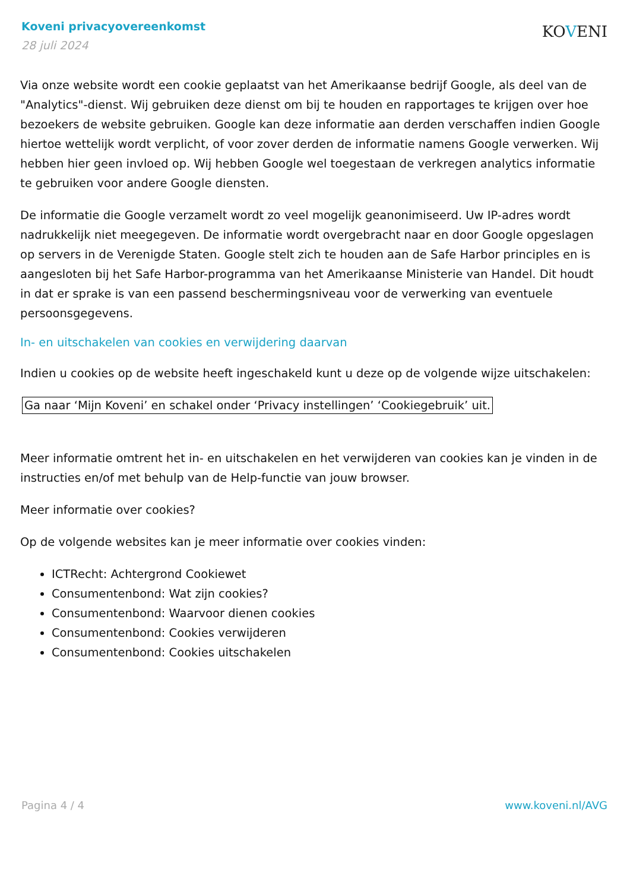Koveni privacyovereenkomst
28 juli 2024
KOVENI
Via onze website wordt een cookie geplaatst van het Amerikaanse bedrijf Google, als deel van de "Analytics"-dienst. Wij gebruiken deze dienst om bij te houden en rapportages te krijgen over hoe bezoekers de website gebruiken. Google kan deze informatie aan derden verschaffen indien Google hiertoe wettelijk wordt verplicht, of voor zover derden de informatie namens Google verwerken. Wij hebben hier geen invloed op. Wij hebben Google wel toegestaan de verkregen analytics informatie te gebruiken voor andere Google diensten.
De informatie die Google verzamelt wordt zo veel mogelijk geanonimiseerd. Uw IP-adres wordt nadrukkelijk niet meegegeven. De informatie wordt overgebracht naar en door Google opgeslagen op servers in de Verenigde Staten. Google stelt zich te houden aan de Safe Harbor principles en is aangesloten bij het Safe Harbor-programma van het Amerikaanse Ministerie van Handel. Dit houdt in dat er sprake is van een passend beschermingsniveau voor de verwerking van eventuele persoonsgegevens.
In- en uitschakelen van cookies en verwijdering daarvan
Indien u cookies op de website heeft ingeschakeld kunt u deze op de volgende wijze uitschakelen:
Ga naar ‘Mijn Koveni’ en schakel onder ‘Privacy instellingen’ ‘Cookiegebruik’ uit.
Meer informatie omtrent het in- en uitschakelen en het verwijderen van cookies kan je vinden in de instructies en/of met behulp van de Help-functie van jouw browser.
Meer informatie over cookies?
Op de volgende websites kan je meer informatie over cookies vinden:
ICTRecht: Achtergrond Cookiewet
Consumentenbond: Wat zijn cookies?
Consumentenbond: Waarvoor dienen cookies
Consumentenbond: Cookies verwijderen
Consumentenbond: Cookies uitschakelen
Pagina 4 / 4 www.koveni.nl/AVG